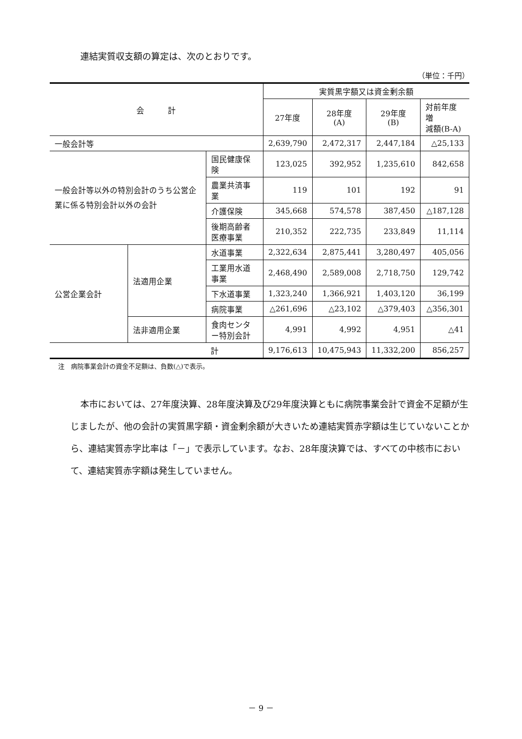連結実質収支額の算定は、次のとおりです。
（単位：千円）
| 会 計 | | | 実質黒字額又は資金剰余額 | | | |
| --- | --- | --- | --- | --- | --- | --- |
| | | | 27年度 | 28年度 (A) | 29年度 (B) | 対前年度増 減額(B-A) |
| 一般会計等 | | | 2,639,790 | 2,472,317 | 2,447,184 | △25,133 |
| 一般会計等以外の特別会計のうち公営企業に係る特別会計以外の会計 | | 国民健康保険 | 123,025 | 392,952 | 1,235,610 | 842,658 |
| | | 農業共済事業 | 119 | 101 | 192 | 91 |
| | | 介護保険 | 345,668 | 574,578 | 387,450 | △187,128 |
| | | 後期高齢者医療事業 | 210,352 | 222,735 | 233,849 | 11,114 |
| 公営企業会計 | 法適用企業 | 水道事業 | 2,322,634 | 2,875,441 | 3,280,497 | 405,056 |
| | | 工業用水道事業 | 2,468,490 | 2,589,008 | 2,718,750 | 129,742 |
| | | 下水道事業 | 1,323,240 | 1,366,921 | 1,403,120 | 36,199 |
| | | 病院事業 | △261,696 | △23,102 | △379,403 | △356,301 |
| | 法非適用企業 | 食肉センター特別会計 | 4,991 | 4,992 | 4,951 | △41 |
| | | 計 | 9,176,613 | 10,475,943 | 11,332,200 | 856,257 |
注　病院事業会計の資金不足額は、負数(△)で表示。
本市においては、27年度決算、28年度決算及び29年度決算ともに病院事業会計で資金不足額が生じましたが、他の会計の実質黒字額・資金剰余額が大きいため連結実質赤字額は生じていないことから、連結実質赤字比率は「－」で表示しています。なお、28年度決算では、すべての中核市において、連結実質赤字額は発生していません。
－ 9 －